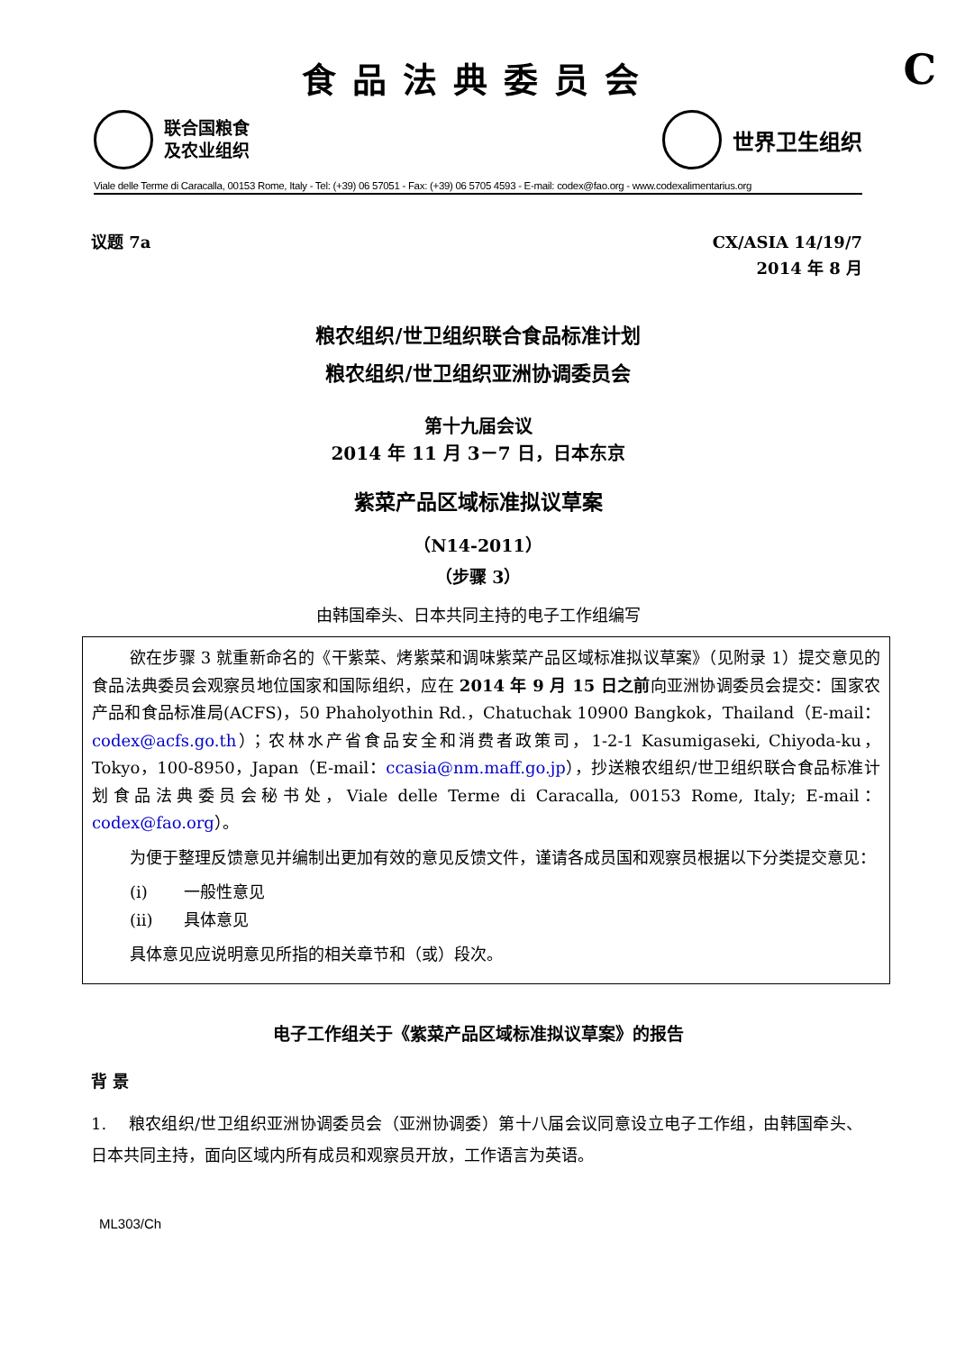食品法典委员会
C
联合国粮食
及农业组织
世界卫生组织
Viale delle Terme di Caracalla, 00153 Rome, Italy - Tel: (+39) 06 57051 - Fax: (+39) 06 5705 4593 - E-mail: codex@fao.org - www.codexalimentarius.org
议题 7a
CX/ASIA 14/19/7
2014 年 8 月
粮农组织/世卫组织联合食品标准计划
粮农组织/世卫组织亚洲协调委员会
第十九届会议
2014 年 11 月 3－7 日，日本东京
紫菜产品区域标准拟议草案
（N14-2011）
（步骤 3）
由韩国牵头、日本共同主持的电子工作组编写
欲在步骤 3 就重新命名的《干紫菜、烤紫菜和调味紫菜产品区域标准拟议草案》（见附录 1）提交意见的食品法典委员会观察员地位国家和国际组织，应在 2014 年 9 月 15 日之前向亚洲协调委员会提交：国家农产品和食品标准局(ACFS)，50 Phaholyothin Rd.，Chatuchak 10900 Bangkok，Thailand（E-mail：codex@acfs.go.th）；农林水产省食品安全和消费者政策司，1-2-1 Kasumigaseki, Chiyoda-ku，Tokyo，100-8950，Japan（E-mail：ccasia@nm.maff.go.jp），抄送粮农组织/世卫组织联合食品标准计划食品法典委员会秘书处，Viale delle Terme di Caracalla, 00153 Rome, Italy; E-mail：codex@fao.org）。
为便于整理反馈意见并编制出更加有效的意见反馈文件，谨请各成员国和观察员根据以下分类提交意见：
(i) 一般性意见
(ii) 具体意见
具体意见应说明意见所指的相关章节和（或）段次。
电子工作组关于《紫菜产品区域标准拟议草案》的报告
背 景
1. 粮农组织/世卫组织亚洲协调委员会（亚洲协调委）第十八届会议同意设立电子工作组，由韩国牵头、日本共同主持，面向区域内所有成员和观察员开放，工作语言为英语。
ML303/Ch